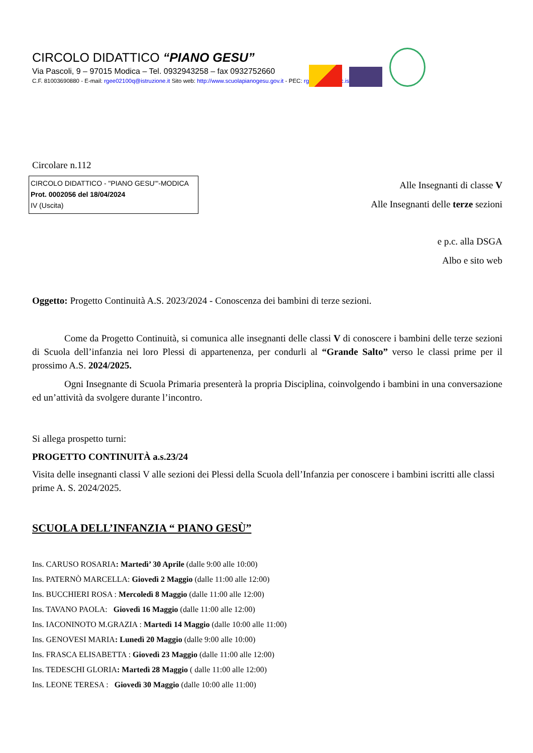CIRCOLO DIDATTICO “PIANO GESU”
Via Pascoli, 9 – 97015 Modica – Tel. 0932943258 – fax 0932752660
C.F. 81003690880 - E-mail: rgee02100q@istruzione.it Sito web: http://www.scuolapianogesu.gov.it - PEC: rgee02100q@c.istruzione.it
Circolare n.112
CIRCOLO DIDATTICO - "PIANO GESU'"-MODICA
Prot. 0002056 del 18/04/2024
IV (Uscita)
Alle Insegnanti di classe V
Alle Insegnanti delle terze sezioni
e p.c. alla DSGA
Albo e sito web
Oggetto: Progetto Continuità A.S. 2023/2024 - Conoscenza dei bambini di terze sezioni.
Come da Progetto Continuità, si comunica alle insegnanti delle classi V di conoscere i bambini delle terze sezioni di Scuola dell’infanzia nei loro Plessi di appartenenza, per condurli al “Grande Salto” verso le classi prime per il prossimo A.S. 2024/2025.
Ogni Insegnante di Scuola Primaria presenterà la propria Disciplina, coinvolgendo i bambini in una conversazione ed un’attività da svolgere durante l’incontro.
Si allega prospetto turni:
PROGETTO CONTINUITÀ a.s.23/24
Visita delle insegnanti classi V alle sezioni dei Plessi della Scuola dell’Infanzia per conoscere i bambini iscritti alle classi prime A. S. 2024/2025.
SCUOLA DELL’INFANZIA “ PIANO GESÙ”
Ins. CARUSO ROSARIA: Martedì’ 30 Aprile (dalle 9:00 alle 10:00)
Ins. PATERNÒ MARCELLA: Giovedì 2 Maggio (dalle 11:00 alle 12:00)
Ins. BUCCHIERI ROSA : Mercoledì 8 Maggio (dalle 11:00 alle 12:00)
Ins. TAVANO PAOLA: Giovedì 16 Maggio (dalle 11:00 alle 12:00)
Ins. IACONINOTO M.GRAZIA : Martedì 14 Maggio (dalle 10:00 alle 11:00)
Ins. GENOVESI MARIA: Lunedì 20 Maggio (dalle 9:00 alle 10:00)
Ins. FRASCA ELISABETTA : Giovedì 23 Maggio (dalle 11:00 alle 12:00)
Ins. TEDESCHI GLORIA: Martedì 28 Maggio ( dalle 11:00 alle 12:00)
Ins. LEONE TERESA : Giovedì 30 Maggio (dalle 10:00 alle 11:00)